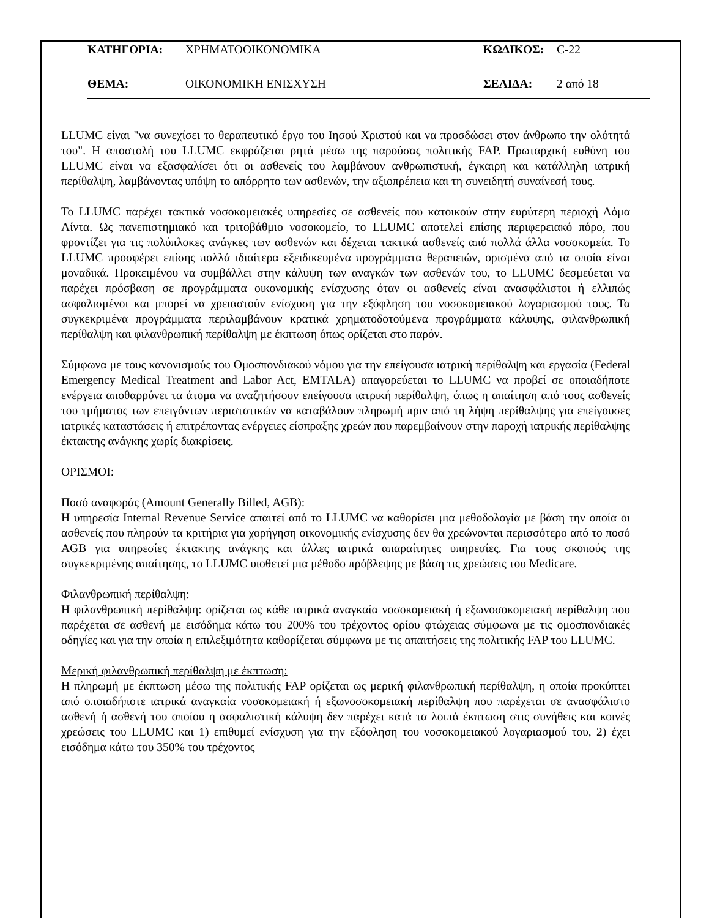ΚΑΤΗΓΟΡΙΑ: ΧΡΗΜΑΤΟΟΙΚΟΝΟΜΙΚΑ ΚΩΔΙΚΟΣ: C-22
ΘΕΜΑ: ΟΙΚΟΝΟΜΙΚΗ ΕΝΙΣΧΥΣΗ ΣΕΛΙΔΑ: 2 από 18
LLUMC είναι "να συνεχίσει το θεραπευτικό έργο του Ιησού Χριστού και να προσδώσει στον άνθρωπο την ολότητά του". Η αποστολή του LLUMC εκφράζεται ρητά μέσω της παρούσας πολιτικής FAP. Πρωταρχική ευθύνη του LLUMC είναι να εξασφαλίσει ότι οι ασθενείς του λαμβάνουν ανθρωπιστική, έγκαιρη και κατάλληλη ιατρική περίθαλψη, λαμβάνοντας υπόψη το απόρρητο των ασθενών, την αξιοπρέπεια και τη συνειδητή συναίνεσή τους.
Το LLUMC παρέχει τακτικά νοσοκομειακές υπηρεσίες σε ασθενείς που κατοικούν στην ευρύτερη περιοχή Λόμα Λίντα. Ως πανεπιστημιακό και τριτοβάθμιο νοσοκομείο, το LLUMC αποτελεί επίσης περιφερειακό πόρο, που φροντίζει για τις πολύπλοκες ανάγκες των ασθενών και δέχεται τακτικά ασθενείς από πολλά άλλα νοσοκομεία. Το LLUMC προσφέρει επίσης πολλά ιδιαίτερα εξειδικευμένα προγράμματα θεραπειών, ορισμένα από τα οποία είναι μοναδικά. Προκειμένου να συμβάλλει στην κάλυψη των αναγκών των ασθενών του, το LLUMC δεσμεύεται να παρέχει πρόσβαση σε προγράμματα οικονομικής ενίσχυσης όταν οι ασθενείς είναι ανασφάλιστοι ή ελλιπώς ασφαλισμένοι και μπορεί να χρειαστούν ενίσχυση για την εξόφληση του νοσοκομειακού λογαριασμού τους. Τα συγκεκριμένα προγράμματα περιλαμβάνουν κρατικά χρηματοδοτούμενα προγράμματα κάλυψης, φιλανθρωπική περίθαλψη και φιλανθρωπική περίθαλψη με έκπτωση όπως ορίζεται στο παρόν.
Σύμφωνα με τους κανονισμούς του Ομοσπονδιακού νόμου για την επείγουσα ιατρική περίθαλψη και εργασία (Federal Emergency Medical Treatment and Labor Act, EMTALA) απαγορεύεται το LLUMC να προβεί σε οποιαδήποτε ενέργεια αποθαρρύνει τα άτομα να αναζητήσουν επείγουσα ιατρική περίθαλψη, όπως η απαίτηση από τους ασθενείς του τμήματος των επειγόντων περιστατικών να καταβάλουν πληρωμή πριν από τη λήψη περίθαλψης για επείγουσες ιατρικές καταστάσεις ή επιτρέποντας ενέργειες είσπραξης χρεών που παρεμβαίνουν στην παροχή ιατρικής περίθαλψης έκτακτης ανάγκης χωρίς διακρίσεις.
ΟΡΙΣΜΟΙ:
Ποσό αναφοράς (Amount Generally Billed, AGB):
Η υπηρεσία Internal Revenue Service απαιτεί από το LLUMC να καθορίσει μια μεθοδολογία με βάση την οποία οι ασθενείς που πληρούν τα κριτήρια για χορήγηση οικονομικής ενίσχυσης δεν θα χρεώνονται περισσότερο από το ποσό AGB για υπηρεσίες έκτακτης ανάγκης και άλλες ιατρικά απαραίτητες υπηρεσίες. Για τους σκοπούς της συγκεκριμένης απαίτησης, το LLUMC υιοθετεί μια μέθοδο πρόβλεψης με βάση τις χρεώσεις του Medicare.
Φιλανθρωπική περίθαλψη:
Η φιλανθρωπική περίθαλψη: ορίζεται ως κάθε ιατρικά αναγκαία νοσοκομειακή ή εξωνοσοκομειακή περίθαλψη που παρέχεται σε ασθενή με εισόδημα κάτω του 200% του τρέχοντος ορίου φτώχειας σύμφωνα με τις ομοσπονδιακές οδηγίες και για την οποία η επιλεξιμότητα καθορίζεται σύμφωνα με τις απαιτήσεις της πολιτικής FAP του LLUMC.
Μερική φιλανθρωπική περίθαλψη με έκπτωση:
Η πληρωμή με έκπτωση μέσω της πολιτικής FAP ορίζεται ως μερική φιλανθρωπική περίθαλψη, η οποία προκύπτει από οποιαδήποτε ιατρικά αναγκαία νοσοκομειακή ή εξωνοσοκομειακή περίθαλψη που παρέχεται σε ανασφάλιστο ασθενή ή ασθενή του οποίου η ασφαλιστική κάλυψη δεν παρέχει κατά τα λοιπά έκπτωση στις συνήθεις και κοινές χρεώσεις του LLUMC και 1) επιθυμεί ενίσχυση για την εξόφληση του νοσοκομειακού λογαριασμού του, 2) έχει εισόδημα κάτω του 350% του τρέχοντος